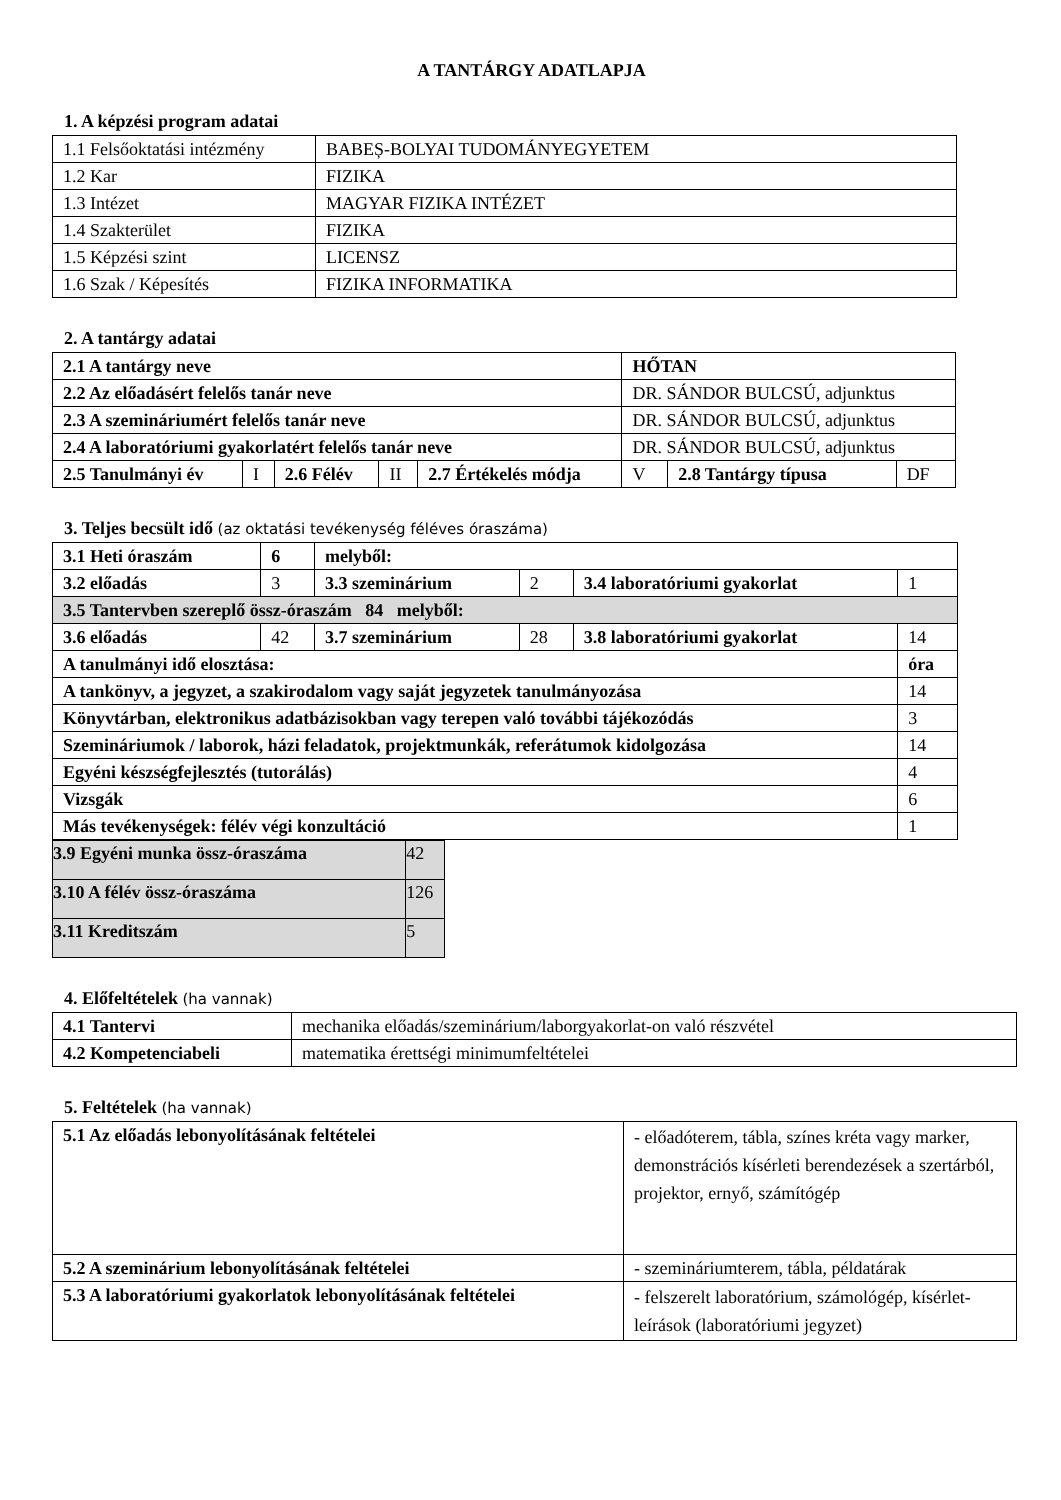A TANTÁRGY ADATLAPJA
1. A képzési program adatai
| 1.1 Felsőoktatási intézmény | BABEȘ-BOLYAI TUDOMÁNYEGYETEM |
| 1.2 Kar | FIZIKA |
| 1.3 Intézet | MAGYAR FIZIKA INTÉZET |
| 1.4 Szakterület | FIZIKA |
| 1.5 Képzési szint | LICENSZ |
| 1.6 Szak / Képesítés | FIZIKA INFORMATIKA |
2. A tantárgy adatai
| 2.1 A tantárgy neve | | | | | HŐTAN | | |
| 2.2 Az előadásért felelős tanár neve | | | | | DR. SÁNDOR BULCSÚ, adjunktus | | |
| 2.3 A szemináriumért felelős tanár neve | | | | | DR. SÁNDOR BULCSÚ, adjunktus | | |
| 2.4 A laboratóriumi gyakorlatért felelős tanár neve | | | | | DR. SÁNDOR BULCSÚ, adjunktus | | |
| 2.5 Tanulmányi év | I | 2.6 Félév | II | 2.7 Értékelés módja | V | 2.8 Tantárgy típusa | DF |
3. Teljes becsült idő (az oktatási tevékenység féléves óraszáma)
| 3.1 Heti óraszám | 6 | melyből: | | | |
| 3.2 előadás | 3 | 3.3 szeminárium | 2 | 3.4 laboratóriumi gyakorlat | 1 |
| 3.5 Tantervben szereplő össz-óraszám 84 melyből: | | | | | |
| 3.6 előadás | 42 | 3.7 szeminárium | 28 | 3.8 laboratóriumi gyakorlat | 14 |
| A tanulmányi idő elosztása: | | | | | óra |
| A tankönyv, a jegyzet, a szakirodalom vagy saját jegyzetek tanulmányozása | | | | | 14 |
| Könyvtárban, elektronikus adatbázisokban vagy terepen való további tájékozódás | | | | | 3 |
| Szemináriumok / laborok, házi feladatok, projektmunkák, referátumok kidolgozása | | | | | 14 |
| Egyéni készségfejlesztés (tutorálás) | | | | | 4 |
| Vizsgák | | | | | 6 |
| Más tevékenységek: félév végi konzultáció | | | | | 1 |
| 3.9 Egyéni munka össz-óraszáma | 42 |
| 3.10 A félév össz-óraszáma | 126 |
| 3.11 Kreditszám | 5 |
4. Előfeltételek (ha vannak)
| 4.1 Tantervi | mechanika előadás/szeminárium/laborgyakorlat-on való részvétel |
| 4.2 Kompetenciabeli | matematika érettségi minimumfeltételei |
5. Feltételek (ha vannak)
| 5.1 Az előadás lebonyolításának feltételei | - előadóterem, tábla, színes kréta vagy marker, demonstrációs kísérleti berendezések a szertárból, projektor, ernyő, számítógép |
| 5.2 A szeminárium lebonyolításának feltételei | - szemináriumterem, tábla, példatárak |
| 5.3 A laboratóriumi gyakorlatok lebonyolításának feltételei | - felszerelt laboratórium, számológép, kísérlet-leírások (laboratóriumi jegyzet) |